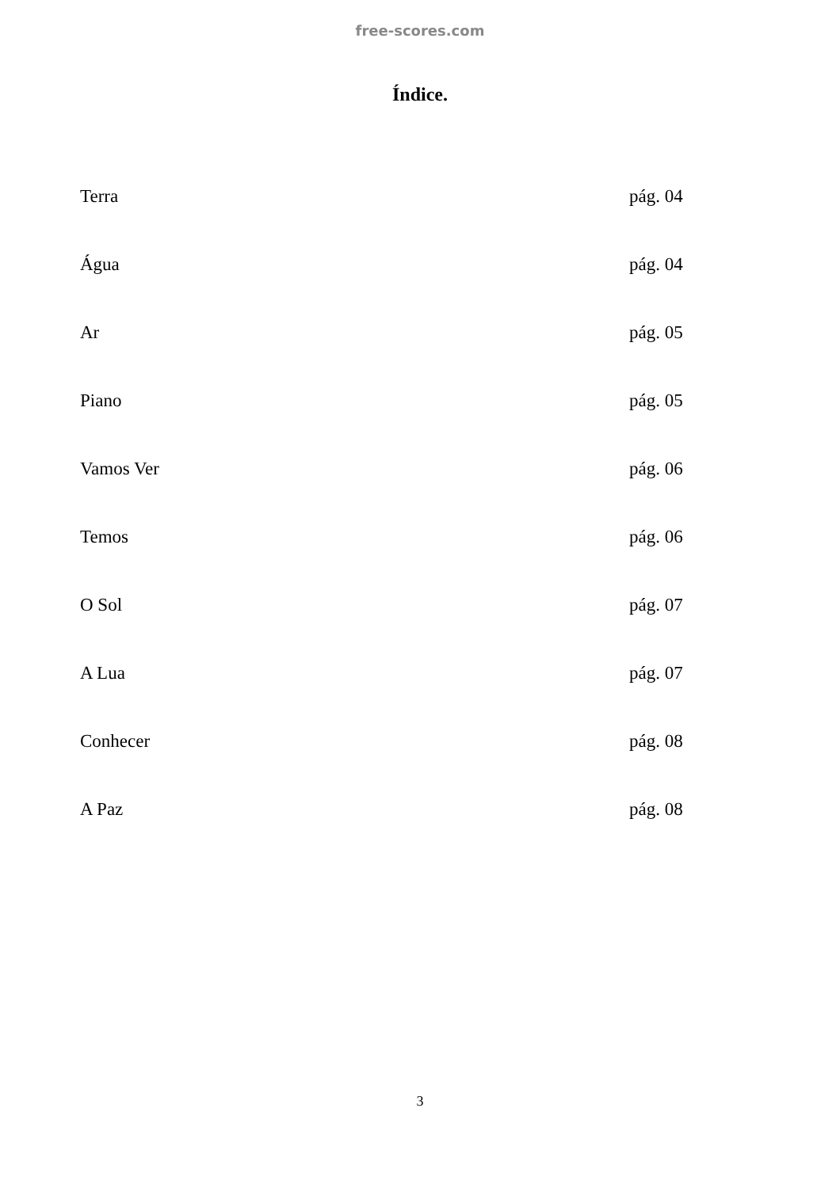free-scores.com
Índice.
Terra pág. 04
Água pág. 04
Ar pág. 05
Piano pág. 05
Vamos Ver pág. 06
Temos pág. 06
O Sol pág. 07
A Lua pág. 07
Conhecer pág. 08
A Paz pág. 08
3